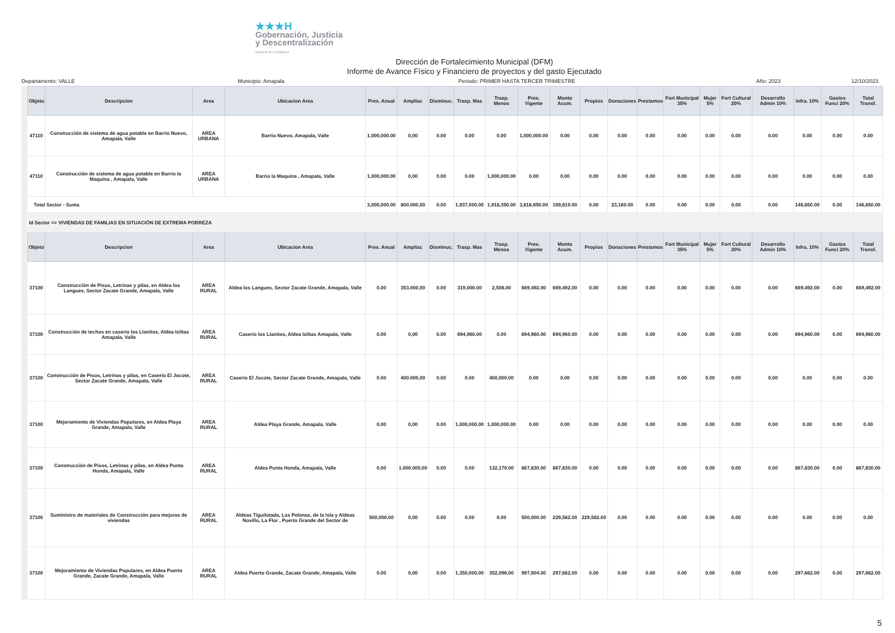★★★H
Gobernación, Justicia
y Descentralización
Gobierno de la República
Dirección de Fortalecimiento Municipal (DFM)
Informe de Avance Físico y Financiero de proyectos y del gasto Ejecutado
Departamento: VALLE Municipio: Amapala Periodo: PRIMER HASTA TERCER TRIMESTRE Año: 2023 12/10/2023
| Objeto | Descripcion | Area | Ubicacion Area | Pres. Anual | Ampliac | Disminuc. | Trasp. Mas | Trasp. Menos | Pres. Vigente | Monto Acum. | Propios | Donaciones | Prestamos | Fort Municipal 35% | Mujer 5% | Fort Cultural 20% | Desarrollo Admin 10% | Infra. 10% | Gastos Funci 20% | Total Transf. |
| --- | --- | --- | --- | --- | --- | --- | --- | --- | --- | --- | --- | --- | --- | --- | --- | --- | --- | --- | --- | --- |
| 47110 | Construcción de sistema de agua potable en Barrio Nuevo, Amapala, Valle | AREA URBANA | Barrio Nuevo, Amapala, Valle | 1,000,000.00 | 0,00 | 0.00 | 0.00 | 0.00 | 1,000,000.00 | 0.00 | 0.00 | 0.00 | 0.00 | 0.00 | 0.00 | 0.00 | 0.00 | 0.00 | 0.00 | 0.00 |
| 47110 | Construcción de sistema de agua potable en Barrio la Maquina , Amapala, Valle | AREA URBANA | Barrio la Maquina , Amapala, Valle | 1,000,000.00 | 0,00 | 0.00 | 0.00 | 1,000,000.00 | 0.00 | 0.00 | 0.00 | 0.00 | 0.00 | 0.00 | 0.00 | 0.00 | 0.00 | 0.00 | 0.00 | 0.00 |
| Total Sector - Suma | | | | 3,000,000.00 | 800.000,00 | 0.00 | 1,937,000.00 | 1,918,350.00 | 3,818,650.00 | 169,810.00 | 0.00 | 23,160.00 | 0.00 | 0.00 | 0.00 | 0.00 | 0.00 | 146,650.00 | 0.00 | 146,650.00 |
| Id Sector => VIVIENDAS DE FAMILIAS EN SITUACIÓN DE EXTREMA POBREZA | | | | | | | | | | | | | | | | | | | | |
| Objeto | Descripcion | Area | Ubicacion Area | Pres. Anual | Ampliac | Disminuc. | Trasp. Mas | Trasp. Menos | Pres. Vigente | Monto Acum. | Propios | Donaciones | Prestamos | Fort Municipal 35% | Mujer 5% | Fort Cultural 20% | Desarrollo Admin 10% | Infra. 10% | Gastos Funci 20% | Total Transf. |
| 37100 | Construcción de Pisos, Letrinas y pilas, en Aldea los Langues, Sector Zacate Grande, Amapala, Valle | AREA RURAL | Aldea los Langues, Sector Zacate Grande, Amapala, Valle | 0.00 | 353.000,00 | 0.00 | 319,000.00 | 2,508.00 | 669,492.00 | 669,492.00 | 0.00 | 0.00 | 0.00 | 0.00 | 0.00 | 0.00 | 0.00 | 669,492.00 | 0.00 | 669,492.00 |
| 37100 | Construcción de techos en caserío los Llanitos, Aldea Islitas Amapala, Valle | AREA RURAL | Caserío los Llanitos, Aldea Islitas Amapala, Valle | 0.00 | 0,00 | 0.00 | 694,960.00 | 0.00 | 694,960.00 | 694,960.00 | 0.00 | 0.00 | 0.00 | 0.00 | 0.00 | 0.00 | 0.00 | 694,960.00 | 0.00 | 694,960.00 |
| 37100 | Construcción de Pisos, Letrinas y pilas, en Caserío El Jocote, Sector Zacate Grande, Amapala, Valle | AREA RURAL | Caserío El Jocote, Sector Zacate Grande, Amapala, Valle | 0.00 | 400.000,00 | 0.00 | 0.00 | 400,000.00 | 0.00 | 0.00 | 0.00 | 0.00 | 0.00 | 0.00 | 0.00 | 0.00 | 0.00 | 0.00 | 0.00 | 0.00 |
| 37100 | Mejoramiento de Viviendas Populares, en Aldea Playa Grande, Amapala, Valle | AREA RURAL | Aldea Playa Grande, Amapala, Valle | 0.00 | 0,00 | 0.00 | 1,000,000.00 | 1,000,000.00 | 0.00 | 0.00 | 0.00 | 0.00 | 0.00 | 0.00 | 0.00 | 0.00 | 0.00 | 0.00 | 0.00 | 0.00 |
| 37100 | Construcción de Pisos, Letrinas y pilas, en Aldea Punta Honda, Amapala, Valle | AREA RURAL | Aldea Punta Honda, Amapala, Valle | 0.00 | 1.000.000,00 | 0.00 | 0.00 | 132,170.00 | 867,830.00 | 867,830.00 | 0.00 | 0.00 | 0.00 | 0.00 | 0.00 | 0.00 | 0.00 | 867,830.00 | 0.00 | 867,830.00 |
| 37100 | Suministro de materiales de Construcción para mejoras de viviendas | AREA RURAL | Aldeas Tiguilotada, Las Pelonas, de la Isla y Aldeas Novillo, La Flor , Puerto Grande del Sector de | 500,000.00 | 0,00 | 0.00 | 0.00 | 0.00 | 500,000.00 | 229,582.00 | 229,582.00 | 0.00 | 0.00 | 0.00 | 0.00 | 0.00 | 0.00 | 0.00 | 0.00 | 0.00 |
| 37100 | Mejoramiento de Viviendas Populares, en Aldea Puerto Grande, Zacate Grande, Amapala, Valle | AREA RURAL | Aldea Puerto Grande, Zacate Grande, Amapala, Valle | 0.00 | 0,00 | 0.00 | 1,350,000.00 | 352,096.00 | 997,904.00 | 297,662.00 | 0.00 | 0.00 | 0.00 | 0.00 | 0.00 | 0.00 | 0.00 | 297,662.00 | 0.00 | 297,662.00 |
5